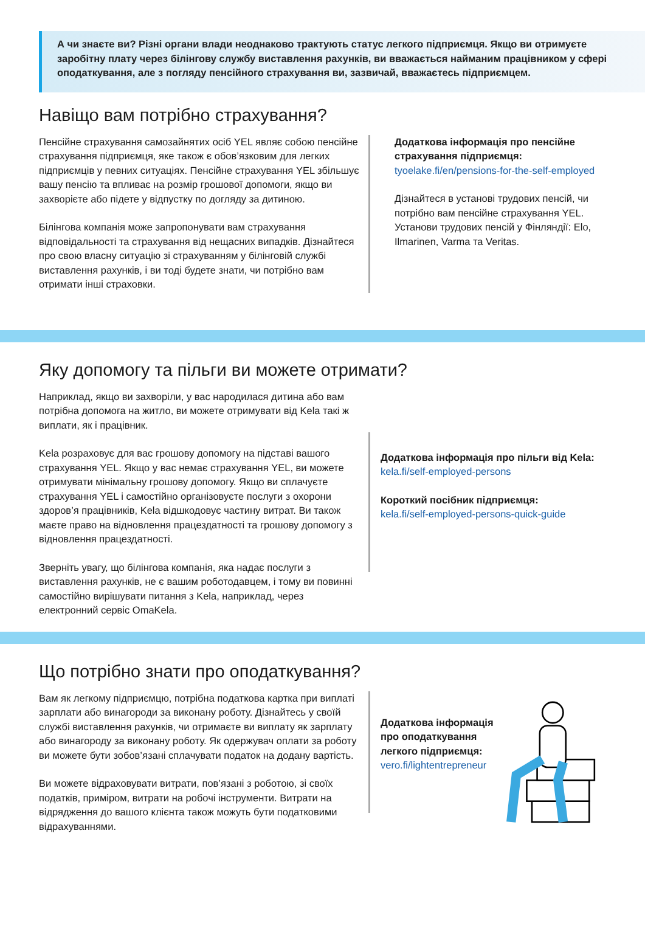А чи знаєте ви? Різні органи влади неоднаково трактують статус легкого підприємця. Якщо ви отримуєте заробітну плату через білінгову службу виставлення рахунків, ви вважається найманим працівником у сфері оподаткування, але з погляду пенсійного страхування ви, зазвичай, вважаєтесь підприємцем.
Навіщо вам потрібно страхування?
Пенсійне страхування самозайнятих осіб YEL являє собою пенсійне страхування підприємця, яке також є обов’язковим для легких підприємців у певних ситуаціях. Пенсійне страхування YEL збільшує вашу пенсію та впливає на розмір грошової допомоги, якщо ви захворієте або підете у відпустку по догляду за дитиною.
Білінгова компанія може запропонувати вам страхування відповідальності та страхування від нещасних випадків. Дізнайтеся про свою власну ситуацію зі страхуванням у білінговій службі виставлення рахунків, і ви тоді будете знати, чи потрібно вам отримати інші страховки.
Додаткова інформація про пенсійне страхування підприємця:
tyoelake.fi/en/pensions-for-the-self-employed
Дізнайтеся в установі трудових пенсій, чи потрібно вам пенсійне страхування YEL. Установи трудових пенсій у Фінляндії: Elo, Ilmarinen, Varma та Veritas.
Яку допомогу та пільги ви можете отримати?
Наприклад, якщо ви захворіли, у вас народилася дитина або вам потрібна допомога на житло, ви можете отримувати від Kela такі ж виплати, як і працівник.
Kela розраховує для вас грошову допомогу на підставі вашого страхування YEL. Якщо у вас немає страхування YEL, ви можете отримувати мінімальну грошову допомогу. Якщо ви сплачуєте страхування YEL і самостійно організовуєте послуги з охорони здоров’я працівників, Kela відшкодовує частину витрат. Ви також маєте право на відновлення працездатності та грошову допомогу з відновлення працездатності.
Зверніть увагу, що білінгова компанія, яка надає послуги з виставлення рахунків, не є вашим роботодавцем, і тому ви повинні самостійно вирішувати питання з Kela, наприклад, через електронний сервіс OmaKela.
Додаткова інформація про пільги від Kela:
kela.fi/self-employed-persons
Короткий посібник підприємця:
kela.fi/self-employed-persons-quick-guide
Що потрібно знати про оподаткування?
Вам як легкому підприємцю, потрібна податкова картка при виплаті зарплати або винагороди за виконану роботу. Дізнайтесь у своїй службі виставлення рахунків, чи отримаєте ви виплату як зарплату або винагороду за виконану роботу. Як одержувач оплати за роботу ви можете бути зобов’язані сплачувати податок на додану вартість.
Ви можете відраховувати витрати, пов’язані з роботою, зі своїх податків, приміром, витрати на робочі інструменти. Витрати на відрядження до вашого клієнта також можуть бути податковими відрахуваннями.
Додаткова інформація про оподаткування легкого підприємця:
vero.fi/lightentrepreneur